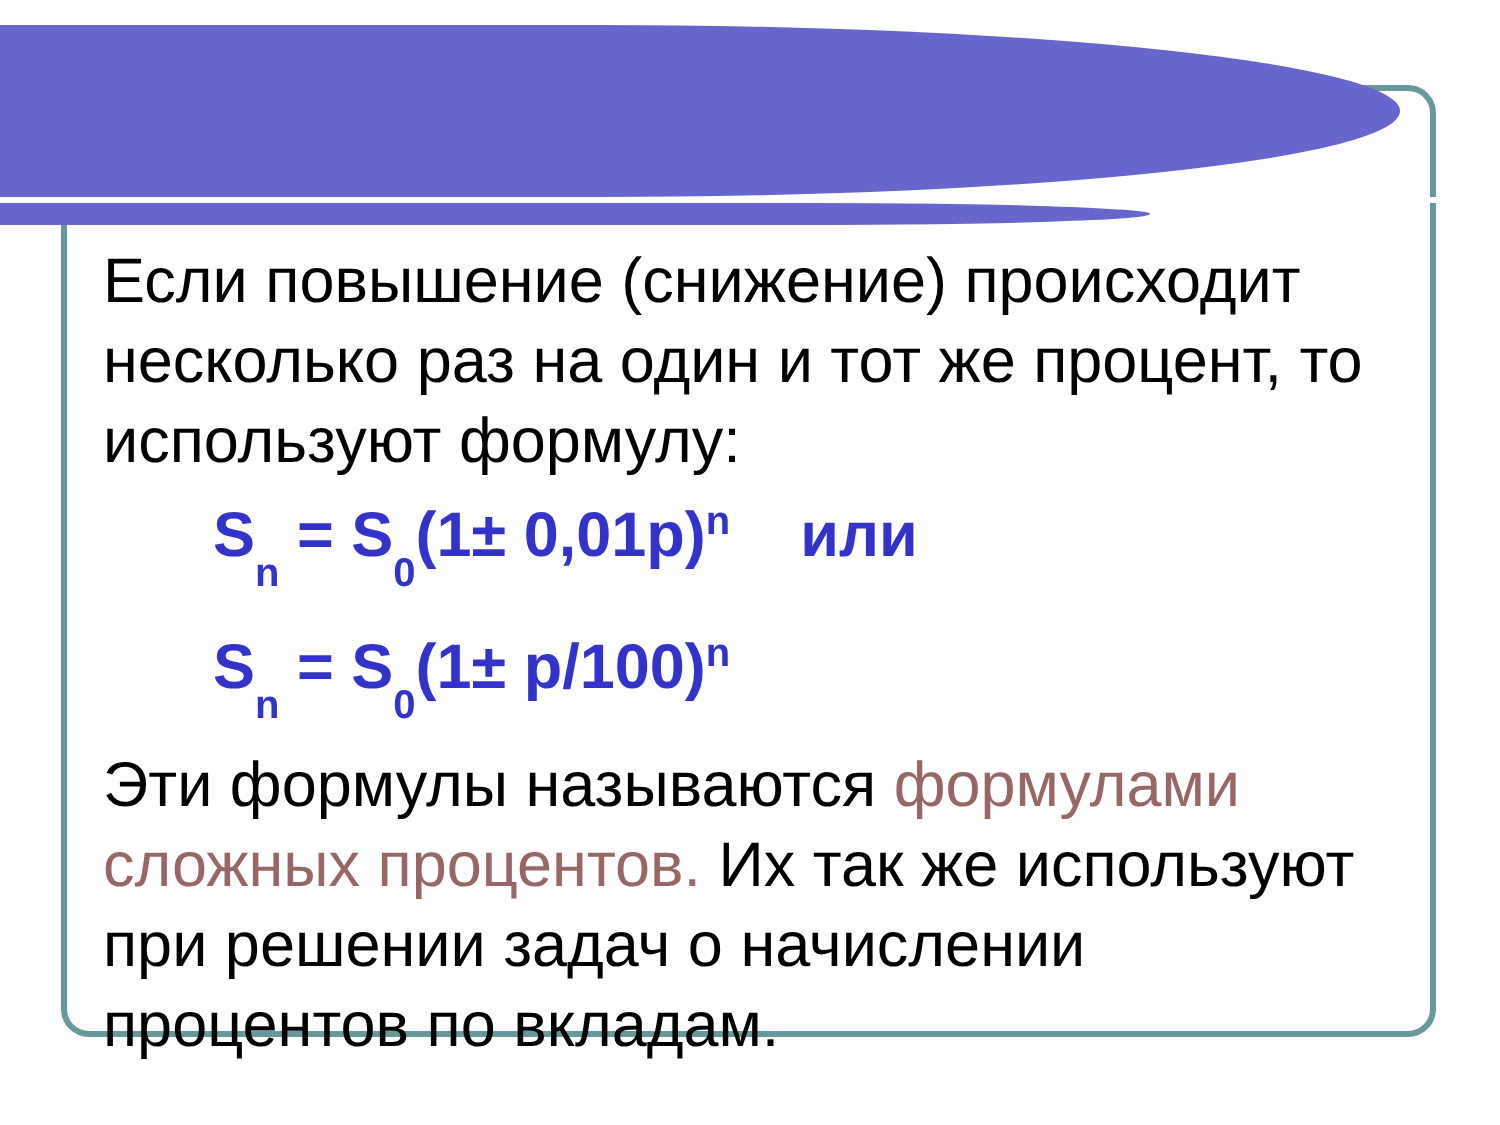Если повышение (снижение) происходит несколько раз на один и тот же процент, то используют формулу:
S<sub>n</sub> = S<sub>0</sub>(1± 0,01p)<sup>n</sup> или
S<sub>n</sub> = S<sub>0</sub>(1± p/100)<sup>n</sup>
Эти формулы называются формулами сложных процентов. Их так же используют при решении задач о начислении процентов по вкладам.